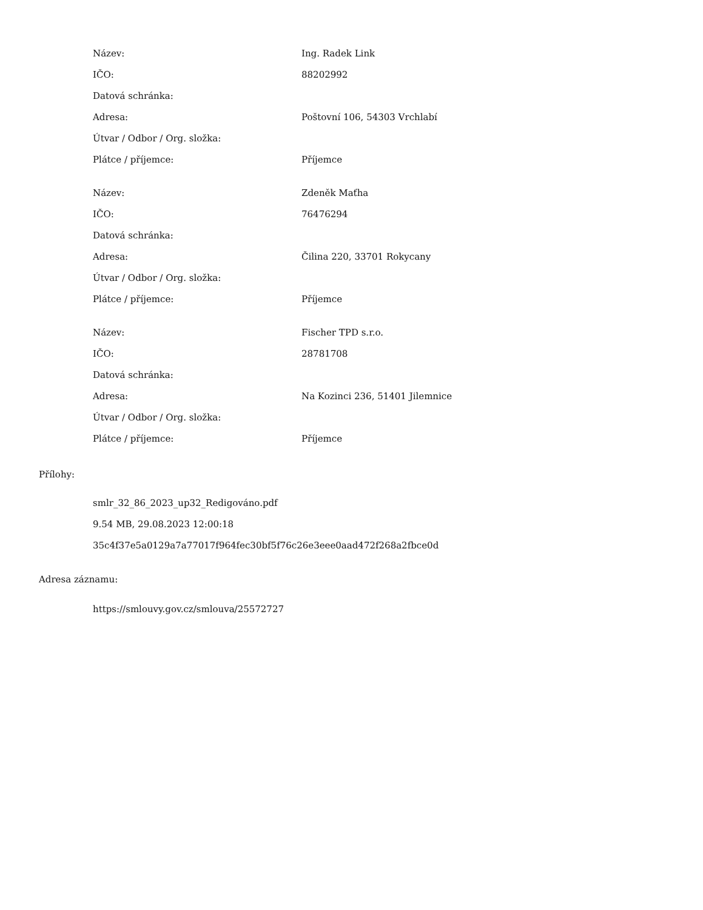| Název: | Ing. Radek Link |
| IČO: | 88202992 |
| Datová schránka: | |
| Adresa: | Poštovní 106, 54303 Vrchlabí |
| Útvar / Odbor / Org. složka: | |
| Plátce / příjemce: | Příjemce |
| Název: | Zdeněk Maťha |
| IČO: | 76476294 |
| Datová schránka: | |
| Adresa: | Čilina 220, 33701 Rokycany |
| Útvar / Odbor / Org. složka: | |
| Plátce / příjemce: | Příjemce |
| Název: | Fischer TPD s.r.o. |
| IČO: | 28781708 |
| Datová schránka: | |
| Adresa: | Na Kozinci 236, 51401 Jilemnice |
| Útvar / Odbor / Org. složka: | |
| Plátce / příjemce: | Příjemce |
Přílohy:
smlr_32_86_2023_up32_Redigováno.pdf
9.54 MB, 29.08.2023 12:00:18
35c4f37e5a0129a7a77017f964fec30bf5f76c26e3eee0aad472f268a2fbce0d
Adresa záznamu:
https://smlouvy.gov.cz/smlouva/25572727